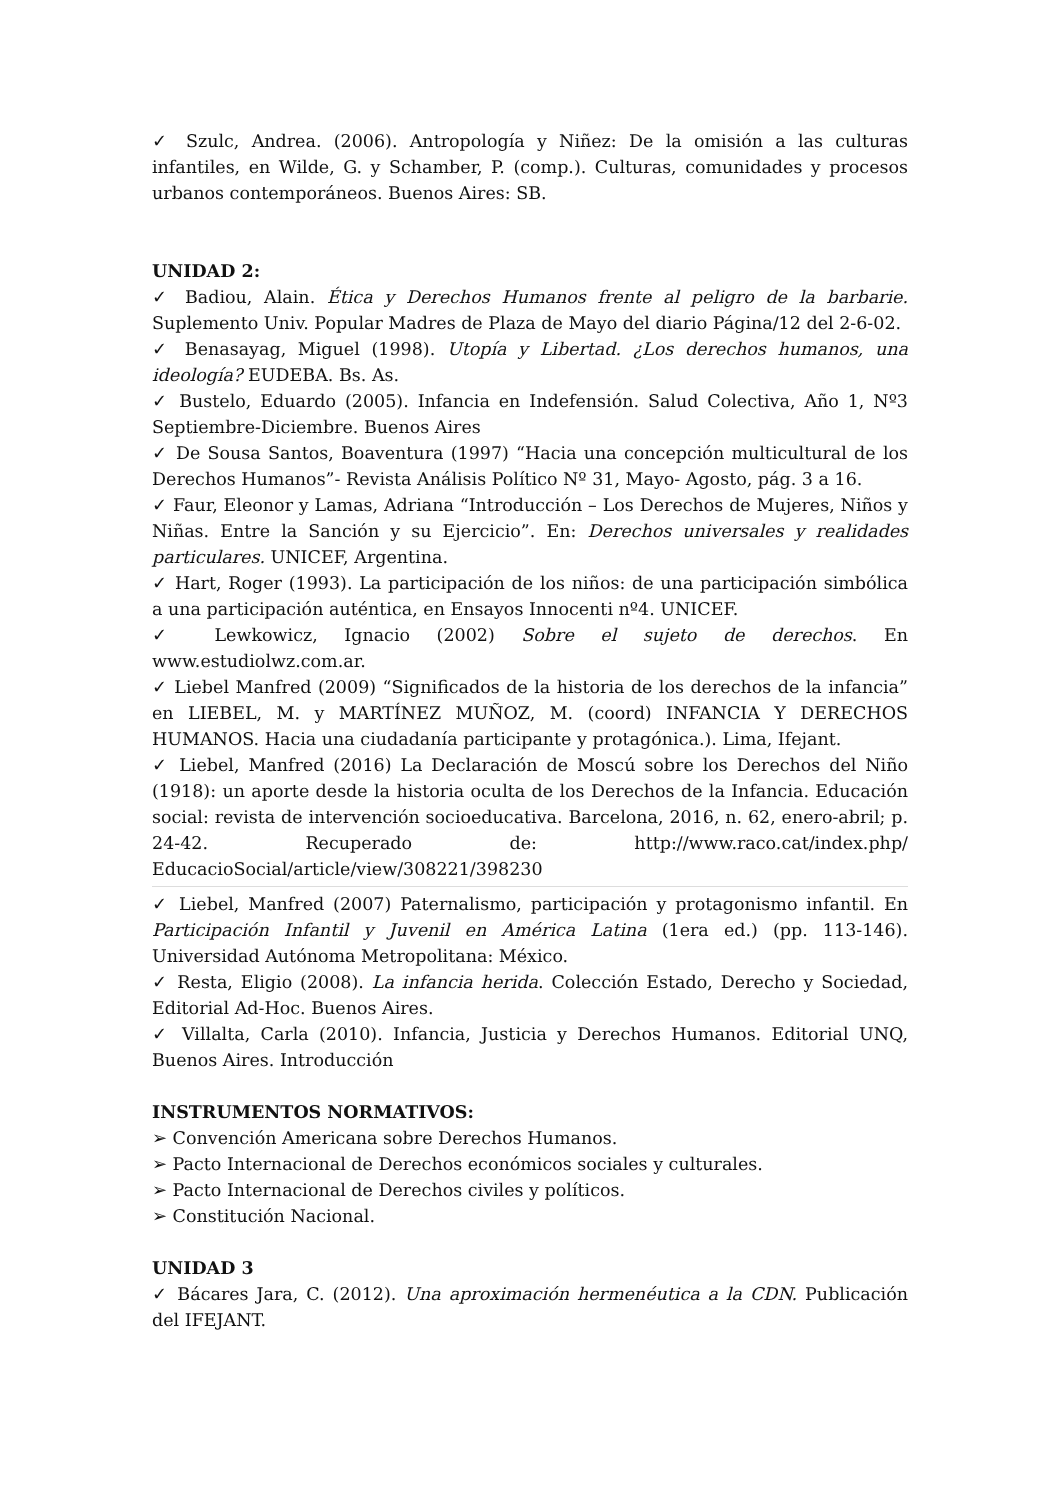✓ Szulc, Andrea. (2006). Antropología y Niñez: De la omisión a las culturas infantiles, en Wilde, G. y Schamber, P. (comp.). Culturas, comunidades y procesos urbanos contemporáneos. Buenos Aires: SB.
UNIDAD 2:
✓ Badiou, Alain. Ética y Derechos Humanos frente al peligro de la barbarie. Suplemento Univ. Popular Madres de Plaza de Mayo del diario Página/12 del 2-6-02.
✓ Benasayag, Miguel (1998). Utopía y Libertad. ¿Los derechos humanos, una ideología? EUDEBA. Bs. As.
✓ Bustelo, Eduardo (2005). Infancia en Indefensión. Salud Colectiva, Año 1, Nº3 Septiembre-Diciembre. Buenos Aires
✓ De Sousa Santos, Boaventura (1997) “Hacia una concepción multicultural de los Derechos Humanos”- Revista Análisis Político Nº 31, Mayo- Agosto, pág. 3 a 16.
✓ Faur, Eleonor y Lamas, Adriana “Introducción – Los Derechos de Mujeres, Niños y Niñas. Entre la Sanción y su Ejercicio”. En: Derechos universales y realidades particulares. UNICEF, Argentina.
✓ Hart, Roger (1993). La participación de los niños: de una participación simbólica a una participación auténtica, en Ensayos Innocenti nº4. UNICEF.
✓ Lewkowicz, Ignacio (2002) Sobre el sujeto de derechos. En www.estudiolwz.com.ar.
✓ Liebel Manfred (2009) “Significados de la historia de los derechos de la infancia” en LIEBEL, M. y MARTÍNEZ MUÑOZ, M. (coord) INFANCIA Y DERECHOS HUMANOS. Hacia una ciudadanía participante y protagónica.). Lima, Ifejant.
✓ Liebel, Manfred (2016) La Declaración de Moscú sobre los Derechos del Niño (1918): un aporte desde la historia oculta de los Derechos de la Infancia. Educación social: revista de intervención socioeducativa. Barcelona, 2016, n. 62, enero-abril; p. 24-42. Recuperado de: http://www.raco.cat/index.php/ EducacioSocial/article/view/308221/398230
✓ Liebel, Manfred (2007) Paternalismo, participación y protagonismo infantil. En Participación Infantil y Juvenil en América Latina (1era ed.) (pp. 113-146). Universidad Autónoma Metropolitana: México.
✓ Resta, Eligio (2008). La infancia herida. Colección Estado, Derecho y Sociedad, Editorial Ad-Hoc. Buenos Aires.
✓ Villalta, Carla (2010). Infancia, Justicia y Derechos Humanos. Editorial UNQ, Buenos Aires. Introducción
INSTRUMENTOS NORMATIVOS:
➢ Convención Americana sobre Derechos Humanos.
➢ Pacto Internacional de Derechos económicos sociales y culturales.
➢ Pacto Internacional de Derechos civiles y políticos.
➢ Constitución Nacional.
UNIDAD 3
✓ Bácares Jara, C. (2012). Una aproximación hermenéutica a la CDN. Publicación del IFEJANT.